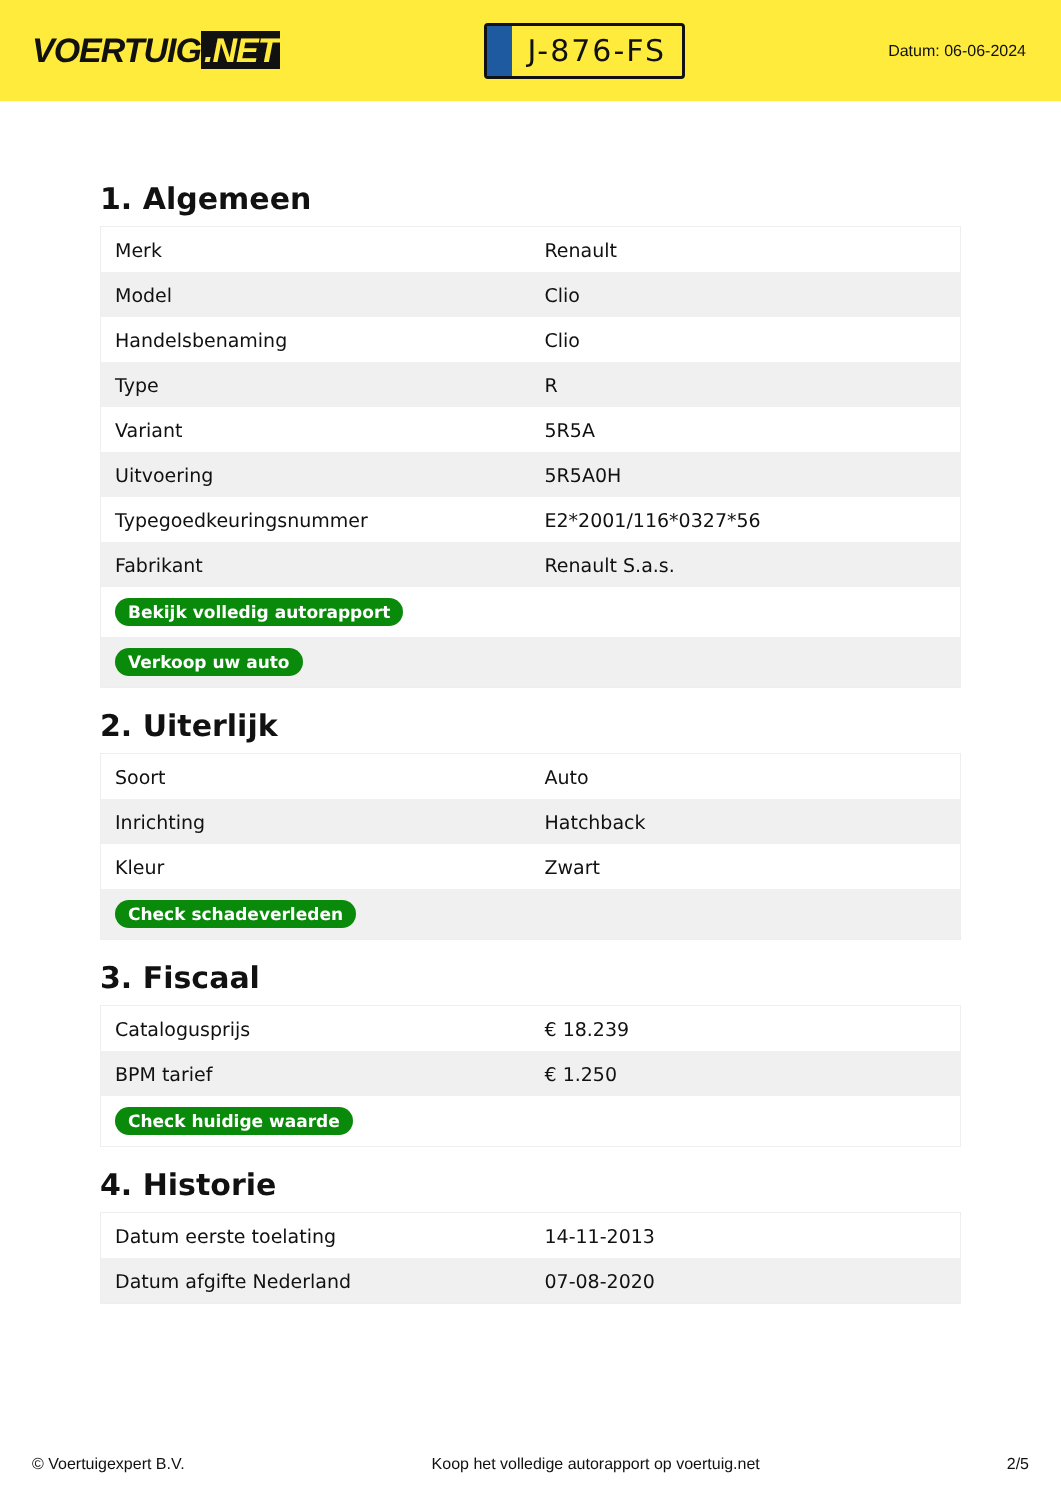VOERTUIG.NET
J-876-FS
Datum: 06-06-2024
1. Algemeen
| Merk | Renault |
| Model | Clio |
| Handelsbenaming | Clio |
| Type | R |
| Variant | 5R5A |
| Uitvoering | 5R5A0H |
| Typegoedkeuringsnummer | E2*2001/116*0327*56 |
| Fabrikant | Renault S.a.s. |
| Bekijk volledig autorapport | |
| Verkoop uw auto | |
2. Uiterlijk
| Soort | Auto |
| Inrichting | Hatchback |
| Kleur | Zwart |
| Check schadeverleden | |
3. Fiscaal
| Catalogusprijs | € 18.239 |
| BPM tarief | € 1.250 |
| Check huidige waarde | |
4. Historie
| Datum eerste toelating | 14-11-2013 |
| Datum afgifte Nederland | 07-08-2020 |
© Voertuigexpert B.V. Koop het volledige autorapport op voertuig.net 2/5